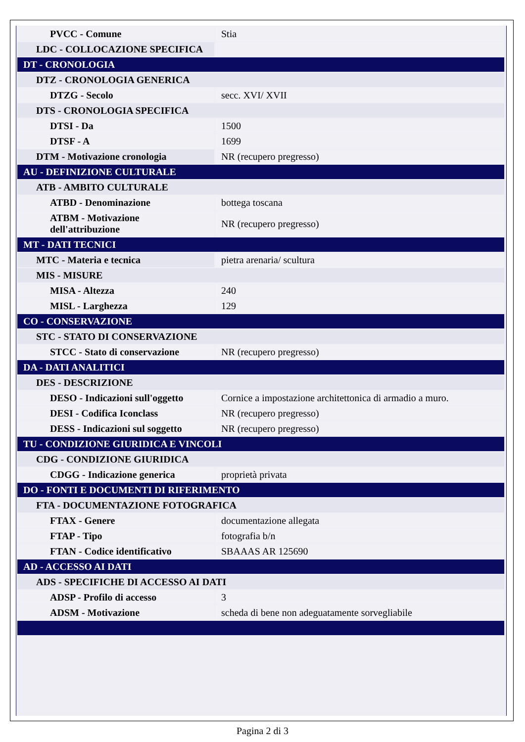| PVCC - Comune | Stia |
| LDC - COLLOCAZIONE SPECIFICA | |
| DT - CRONOLOGIA | |
| DTZ - CRONOLOGIA GENERICA | |
| DTZG - Secolo | secc. XVI/ XVII |
| DTS - CRONOLOGIA SPECIFICA | |
| DTSI - Da | 1500 |
| DTSF - A | 1699 |
| DTM - Motivazione cronologia | NR (recupero pregresso) |
| AU - DEFINIZIONE CULTURALE | |
| ATB - AMBITO CULTURALE | |
| ATBD - Denominazione | bottega toscana |
| ATBM - Motivazione dell'attribuzione | NR (recupero pregresso) |
| MT - DATI TECNICI | |
| MTC - Materia e tecnica | pietra arenaria/ scultura |
| MIS - MISURE | |
| MISA - Altezza | 240 |
| MISL - Larghezza | 129 |
| CO - CONSERVAZIONE | |
| STC - STATO DI CONSERVAZIONE | |
| STCC - Stato di conservazione | NR (recupero pregresso) |
| DA - DATI ANALITICI | |
| DES - DESCRIZIONE | |
| DESO - Indicazioni sull'oggetto | Cornice a impostazione architettonica di armadio a muro. |
| DESI - Codifica Iconclass | NR (recupero pregresso) |
| DESS - Indicazioni sul soggetto | NR (recupero pregresso) |
| TU - CONDIZIONE GIURIDICA E VINCOLI | |
| CDG - CONDIZIONE GIURIDICA | |
| CDGG - Indicazione generica | proprietà privata |
| DO - FONTI E DOCUMENTI DI RIFERIMENTO | |
| FTA - DOCUMENTAZIONE FOTOGRAFICA | |
| FTAX - Genere | documentazione allegata |
| FTAP - Tipo | fotografia b/n |
| FTAN - Codice identificativo | SBAAAS AR 125690 |
| AD - ACCESSO AI DATI | |
| ADS - SPECIFICHE DI ACCESSO AI DATI | |
| ADSP - Profilo di accesso | 3 |
| ADSM - Motivazione | scheda di bene non adeguatamente sorvegliabile |
Pagina 2 di 3